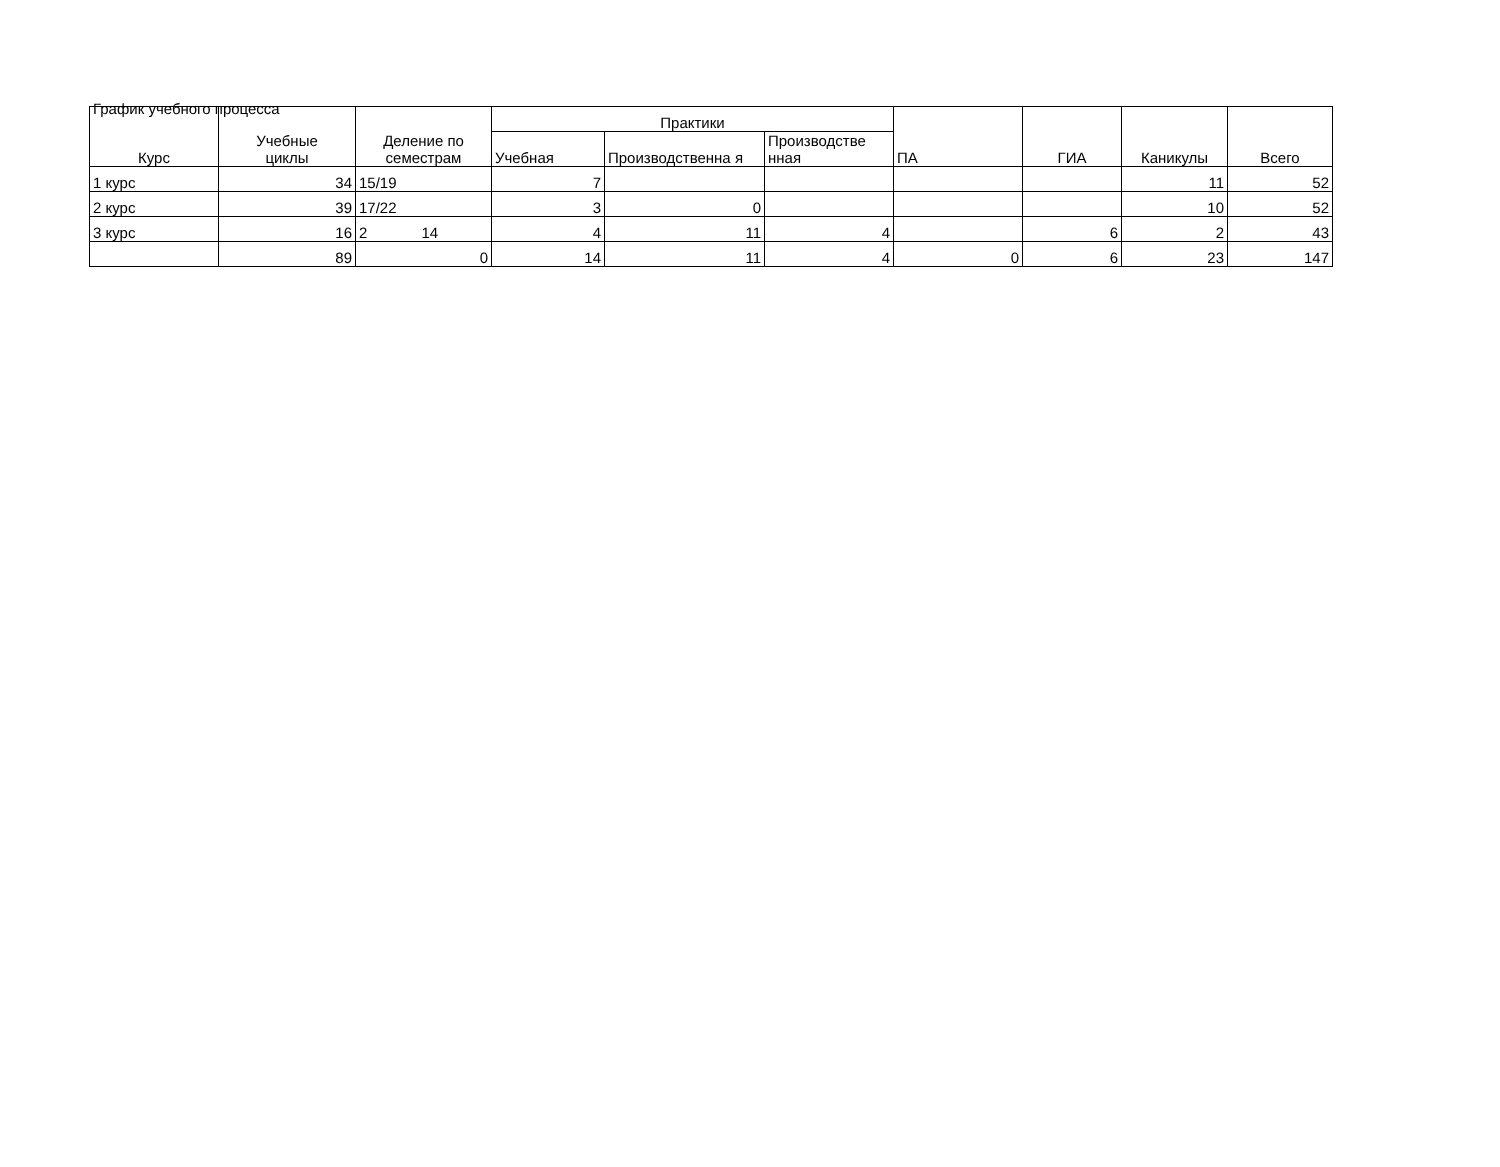График учебного процесса
| Курс | Учебные циклы | Деление по семестрам | Практики | | | ПА | ГИА | Каникулы | Всего |
| --- | --- | --- | --- | --- | --- | --- | --- | --- | --- |
| | | | Учебная | Производственна я | Производстве нная | | | | |
| 1 курс | 34 | 15/19 | 7 | | | | | 11 | 52 |
| 2 курс | 39 | 17/22 | 3 | 0 | | | | 10 | 52 |
| 3 курс | 16 | 2 14 | 4 | 11 | 4 | | 6 | 2 | 43 |
| | 89 | 0 | 14 | 11 | 4 | 0 | 6 | 23 | 147 |